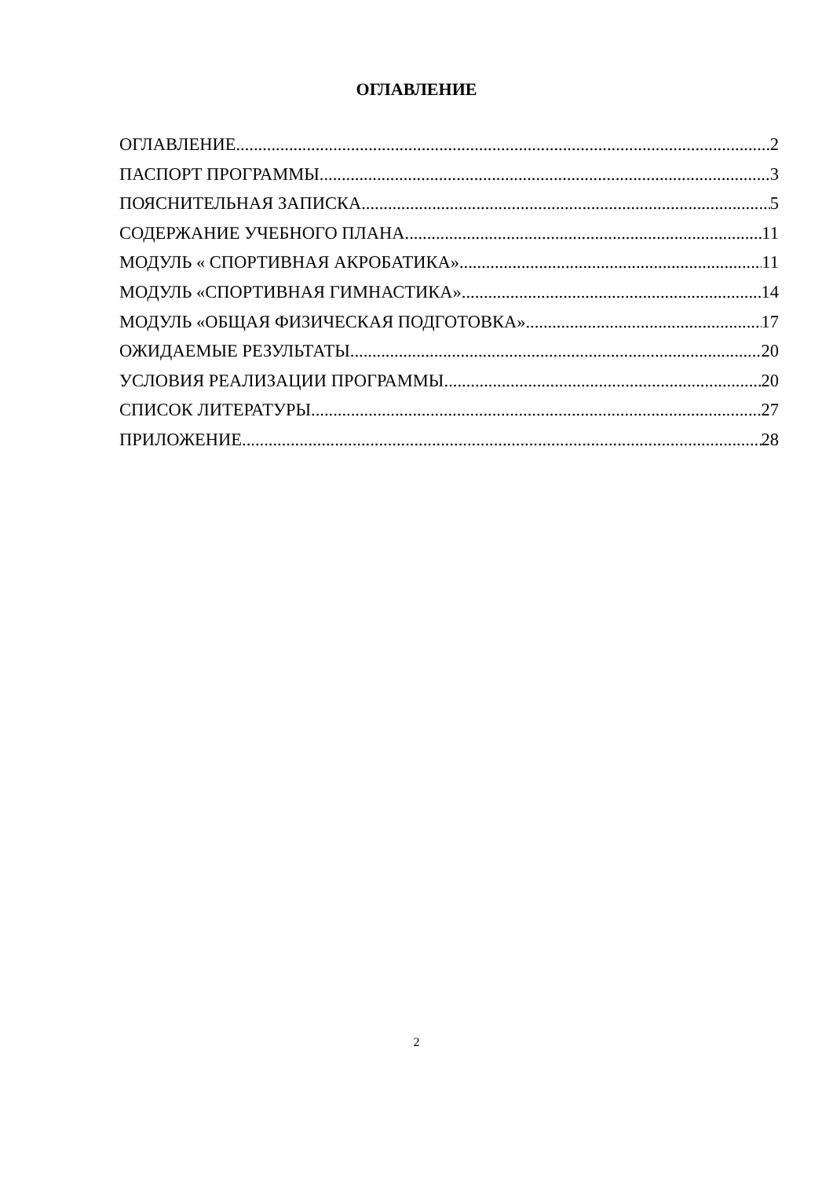ОГЛАВЛЕНИЕ
ОГЛАВЛЕНИЕ 2
ПАСПОРТ ПРОГРАММЫ 3
ПОЯСНИТЕЛЬНАЯ ЗАПИСКА 5
СОДЕРЖАНИЕ УЧЕБНОГО ПЛАНА 11
МОДУЛЬ « СПОРТИВНАЯ АКРОБАТИКА» 11
МОДУЛЬ «СПОРТИВНАЯ ГИМНАСТИКА» 14
МОДУЛЬ «ОБЩАЯ ФИЗИЧЕСКАЯ ПОДГОТОВКА» 17
ОЖИДАЕМЫЕ РЕЗУЛЬТАТЫ 20
УСЛОВИЯ РЕАЛИЗАЦИИ ПРОГРАММЫ 20
СПИСОК ЛИТЕРАТУРЫ 27
ПРИЛОЖЕНИЕ 28
2